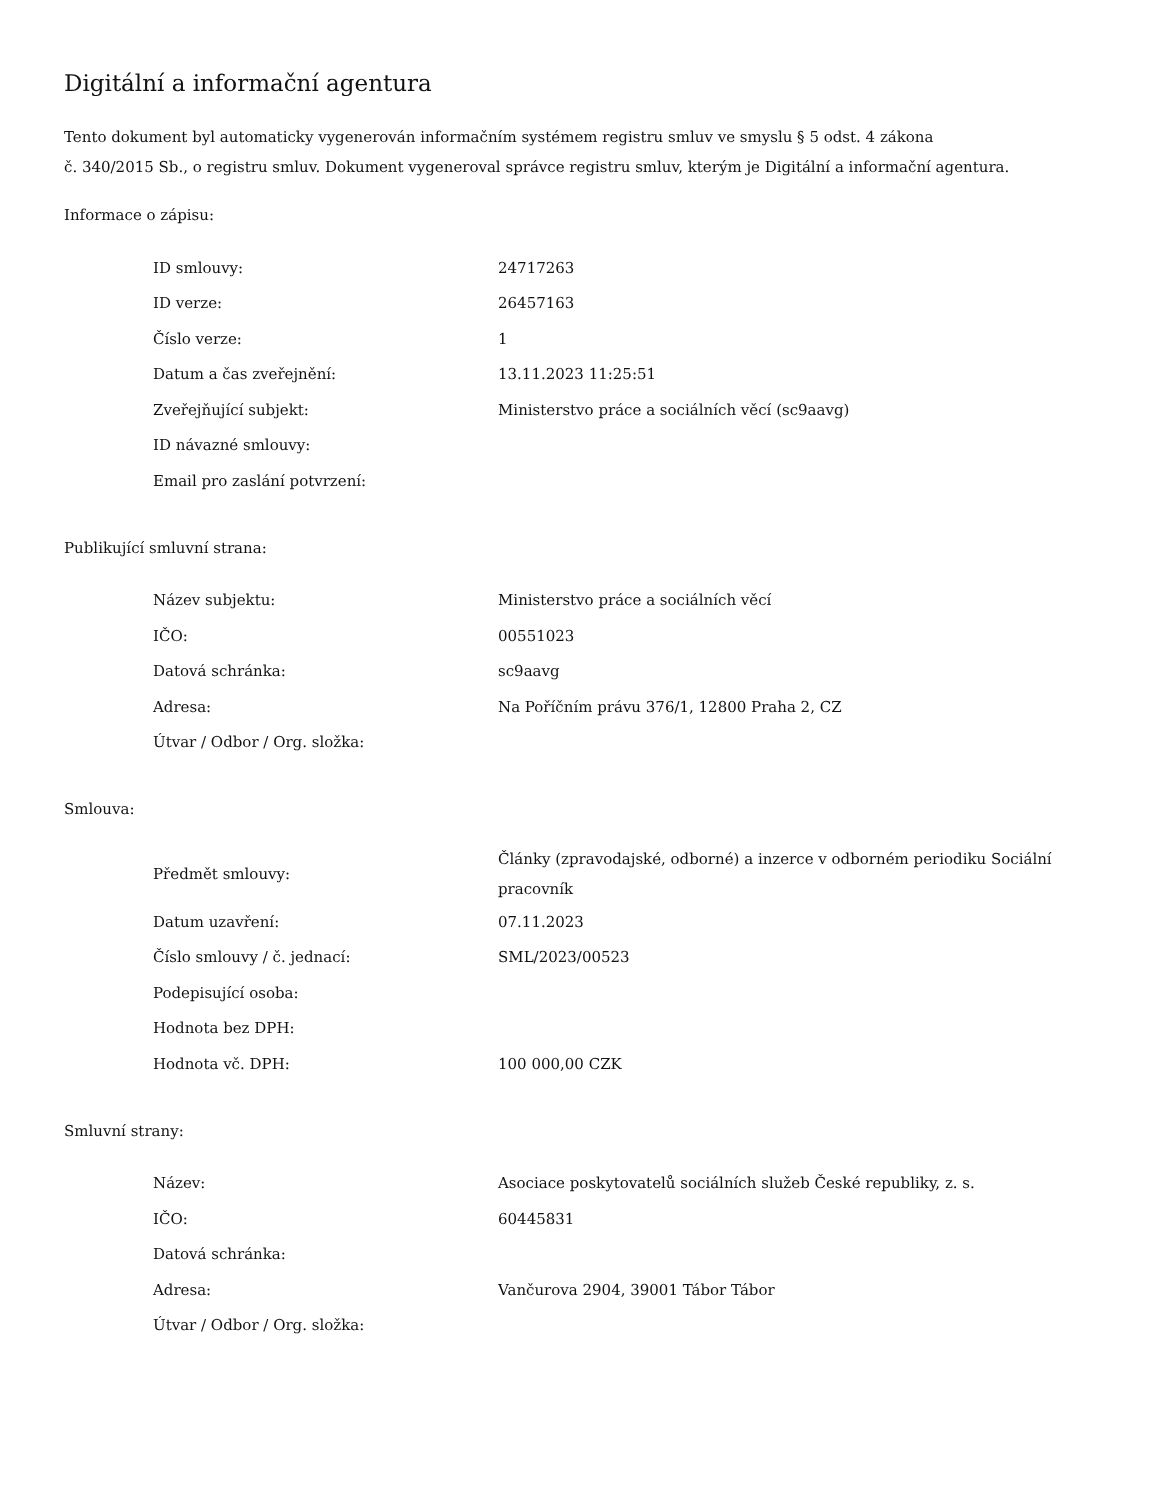Digitální a informační agentura
Tento dokument byl automaticky vygenerován informačním systémem registru smluv ve smyslu § 5 odst. 4 zákona
č. 340/2015 Sb., o registru smluv. Dokument vygeneroval správce registru smluv, kterým je Digitální a informační agentura.
Informace o zápisu:
| ID smlouvy: | 24717263 |
| ID verze: | 26457163 |
| Číslo verze: | 1 |
| Datum a čas zveřejnění: | 13.11.2023 11:25:51 |
| Zveřejňující subjekt: | Ministerstvo práce a sociálních věcí (sc9aavg) |
| ID návazné smlouvy: | |
| Email pro zaslání potvrzení: | |
Publikující smluvní strana:
| Název subjektu: | Ministerstvo práce a sociálních věcí |
| IČO: | 00551023 |
| Datová schránka: | sc9aavg |
| Adresa: | Na Poříčním právu 376/1, 12800 Praha 2, CZ |
| Útvar / Odbor / Org. složka: | |
Smlouva:
| Předmět smlouvy: | Články (zpravodajské, odborné) a inzerce v odborném periodiku Sociální pracovník |
| Datum uzavření: | 07.11.2023 |
| Číslo smlouvy / č. jednací: | SML/2023/00523 |
| Podepisující osoba: | |
| Hodnota bez DPH: | |
| Hodnota vč. DPH: | 100 000,00 CZK |
Smluvní strany:
| Název: | Asociace poskytovatelů sociálních služeb České republiky, z. s. |
| IČO: | 60445831 |
| Datová schránka: | |
| Adresa: | Vančurova 2904, 39001 Tábor Tábor |
| Útvar / Odbor / Org. složka: | |